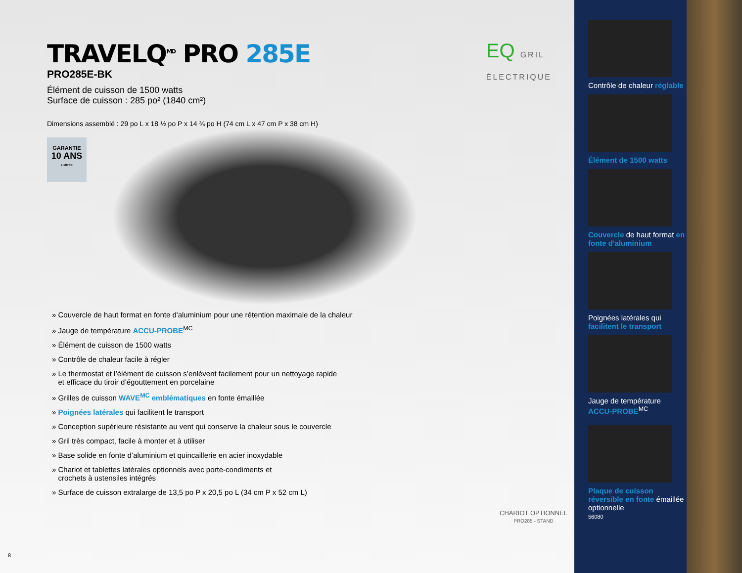TRAVELQ<sup>MD</sup> PRO 285E
PRO285E-BK
Élément de cuisson de 1500 watts
Surface de cuisson : 285 po² (1840 cm²)
EQ GRIL
ÉLECTRIQUE
Dimensions assemblé : 29 po L x 18 ½ po P x 14 ¾ po H (74 cm L x 47 cm P x 38 cm H)
GARANTIE
10 ANS
LIMITÉE
» Couvercle de haut format en fonte d'aluminium pour une rétention maximale de la chaleur
» Jauge de température ACCU-PROBE<sup>MC</sup>
» Élément de cuisson de 1500 watts
» Contrôle de chaleur facile à régler
» Le thermostat et l’élément de cuisson s’enlèvent facilement pour un nettoyage rapide
et efficace du tiroir d’égouttement en porcelaine
» Grilles de cuisson WAVE<sup>MC</sup> emblématiques en fonte émaillée
» Poignées latérales qui facilitent le transport
» Conception supérieure résistante au vent qui conserve la chaleur sous le couvercle
» Gril très compact, facile à monter et à utiliser
» Base solide en fonte d’aluminium et quincaillerie en acier inoxydable
» Chariot et tablettes latérales optionnels avec porte-condiments et
crochets à ustensiles intégrés
» Surface de cuisson extralarge de 13,5 po P x 20,5 po L (34 cm P x 52 cm L)
CHARIOT OPTIONNEL
PRO285 - STAND
8
Contrôle de chaleur réglable
Élément de 1500 watts
Couvercle de haut format en fonte d'aluminium
Poignées latérales qui facilitent le transport
Jauge de température ACCU-PROBE<sup>MC</sup>
Plaque de cuisson réversible en fonte émaillée optionnelle
56080